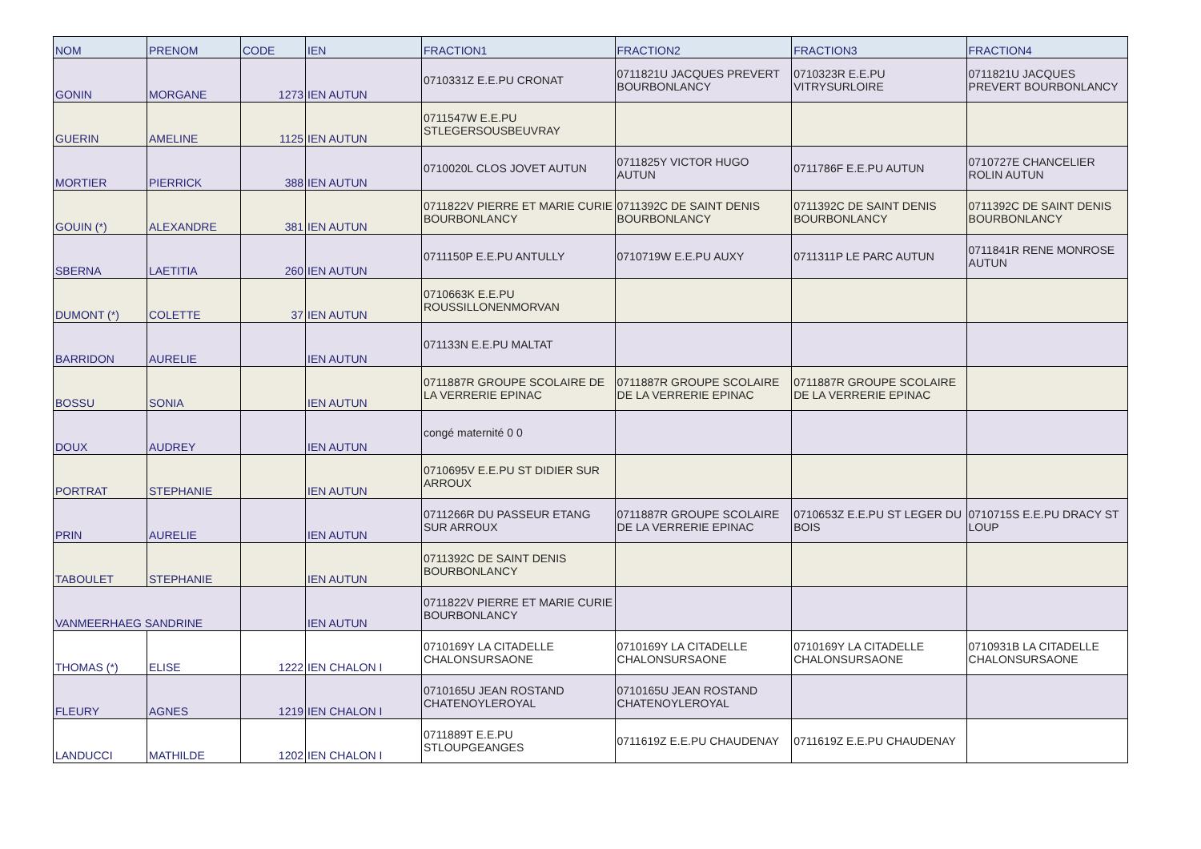| NOM | PRENOM | CODE | IEN | FRACTION1 | FRACTION2 | FRACTION3 | FRACTION4 |
| --- | --- | --- | --- | --- | --- | --- | --- |
| GONIN | MORGANE | 1273 | IEN AUTUN | 0710331Z E.E.PU CRONAT | 0711821U JACQUES PREVERT BOURBONLANCY | 0710323R E.E.PU VITRYSURLOIRE | 0711821U JACQUES PREVERT BOURBONLANCY |
| GUERIN | AMELINE | 1125 | IEN AUTUN | 0711547W E.E.PU STLEGERSOUSBEUVRAY | | | |
| MORTIER | PIERRICK | 388 | IEN AUTUN | 0710020L CLOS JOVET AUTUN | 0711825Y VICTOR HUGO AUTUN | 0711786F E.E.PU AUTUN | 0710727E CHANCELIER ROLIN AUTUN |
| GOUIN (*) | ALEXANDRE | 381 | IEN AUTUN | 0711822V PIERRE ET MARIE CURIE BOURBONLANCY | 0711392C DE SAINT DENIS BOURBONLANCY | 0711392C DE SAINT DENIS BOURBONLANCY | 0711392C DE SAINT DENIS BOURBONLANCY |
| SBERNA | LAETITIA | 260 | IEN AUTUN | 0711150P E.E.PU ANTULLY | 0710719W E.E.PU AUXY | 0711311P LE PARC AUTUN | 0711841R RENE MONROSE AUTUN |
| DUMONT (*) | COLETTE | 37 | IEN AUTUN | 0710663K E.E.PU ROUSSILLONENMORVAN | | | |
| BARRIDON | AURELIE | | IEN AUTUN | 071133N E.E.PU MALTAT | | | |
| BOSSU | SONIA | | IEN AUTUN | 0711887R GROUPE SCOLAIRE DE LA VERRERIE EPINAC | 0711887R GROUPE SCOLAIRE DE LA VERRERIE EPINAC | 0711887R GROUPE SCOLAIRE DE LA VERRERIE EPINAC | |
| DOUX | AUDREY | | IEN AUTUN | congé maternité 0 0 | | | |
| PORTRAT | STEPHANIE | | IEN AUTUN | 0710695V E.E.PU ST DIDIER SUR ARROUX | | | |
| PRIN | AURELIE | | IEN AUTUN | 0711266R DU PASSEUR ETANG SUR ARROUX | 0711887R GROUPE SCOLAIRE DE LA VERRERIE EPINAC | 0710653Z E.E.PU ST LEGER DU BOIS | 0710715S E.E.PU DRACY ST LOUP |
| TABOULET | STEPHANIE | | IEN AUTUN | 0711392C DE SAINT DENIS BOURBONLANCY | | | |
| VANMEERHAEG SANDRINE | | | IEN AUTUN | 0711822V PIERRE ET MARIE CURIE BOURBONLANCY | | | |
| THOMAS (*) | ELISE | 1222 | IEN CHALON I | 0710169Y LA CITADELLE CHALONSURSAONE | 0710169Y LA CITADELLE CHALONSURSAONE | 0710169Y LA CITADELLE CHALONSURSAONE | 0710931B LA CITADELLE CHALONSURSAONE |
| FLEURY | AGNES | 1219 | IEN CHALON I | 0710165U JEAN ROSTAND CHATENOYLEROYAL | 0710165U JEAN ROSTAND CHATENOYLEROYAL | | |
| LANDUCCI | MATHILDE | 1202 | IEN CHALON I | 0711889T E.E.PU STLOUPGEANGES | 0711619Z E.E.PU CHAUDENAY | 0711619Z E.E.PU CHAUDENAY | |